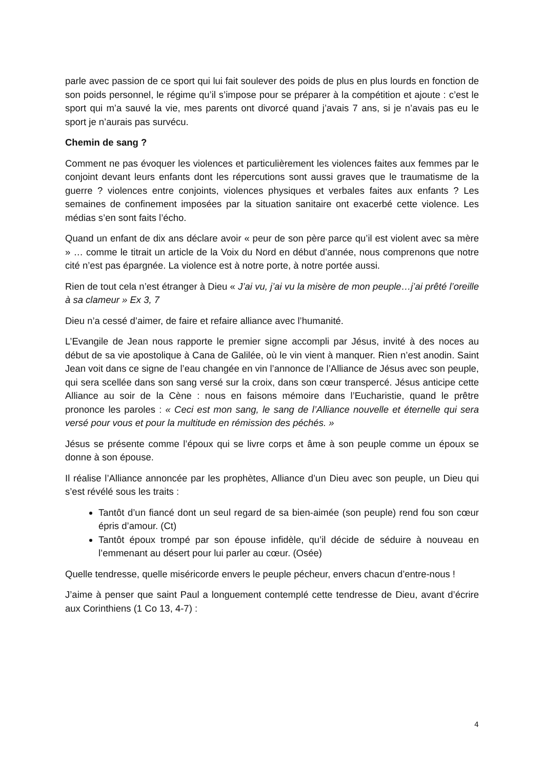parle avec passion de ce sport qui lui fait soulever des poids de plus en plus lourds en fonction de son poids personnel, le régime qu’il s’impose pour se préparer à la compétition et ajoute : c’est le sport qui m’a sauvé la vie, mes parents ont divorcé quand j’avais 7 ans, si je n’avais pas eu le sport je n’aurais pas survécu.
Chemin de sang ?
Comment ne pas évoquer les violences et particulièrement les violences faites aux femmes par le conjoint devant leurs enfants dont les répercutions sont aussi graves que le traumatisme de la guerre ? violences entre conjoints, violences physiques et verbales faites aux enfants ? Les semaines de confinement imposées par la situation sanitaire ont exacerbé cette violence. Les médias s’en sont faits l’écho.
Quand un enfant de dix ans déclare avoir « peur de son père parce qu’il est violent avec sa mère » … comme le titrait un article de la Voix du Nord en début d’année, nous comprenons que notre cité n’est pas épargnée. La violence est à notre porte, à notre portée aussi.
Rien de tout cela n’est étranger à Dieu « J’ai vu, j’ai vu la misère de mon peuple…j’ai prêté l’oreille à sa clameur » Ex 3, 7
Dieu n’a cessé d’aimer, de faire et refaire alliance avec l’humanité.
L’Evangile de Jean nous rapporte le premier signe accompli par Jésus, invité à des noces au début de sa vie apostolique à Cana de Galilée, où le vin vient à manquer. Rien n’est anodin. Saint Jean voit dans ce signe de l’eau changée en vin l’annonce de l’Alliance de Jésus avec son peuple, qui sera scellée dans son sang versé sur la croix, dans son cœur transpercé. Jésus anticipe cette Alliance au soir de la Cène : nous en faisons mémoire dans l’Eucharistie, quand le prêtre prononce les paroles : « Ceci est mon sang, le sang de l’Alliance nouvelle et éternelle qui sera versé pour vous et pour la multitude en rémission des péchés. »
Jésus se présente comme l’époux qui se livre corps et âme à son peuple comme un époux se donne à son épouse.
Il réalise l’Alliance annoncée par les prophètes, Alliance d’un Dieu avec son peuple, un Dieu qui s’est révélé sous les traits :
Tantôt d’un fiancé dont un seul regard de sa bien-aimée (son peuple) rend fou son cœur épris d’amour. (Ct)
Tantôt époux trompé par son épouse infidèle, qu’il décide de séduire à nouveau en l’emmenant au désert pour lui parler au cœur. (Osée)
Quelle tendresse, quelle miséricorde envers le peuple pécheur, envers chacun d’entre-nous !
J’aime à penser que saint Paul a longuement contemplé cette tendresse de Dieu, avant d’écrire aux Corinthiens (1 Co 13, 4-7) :
4